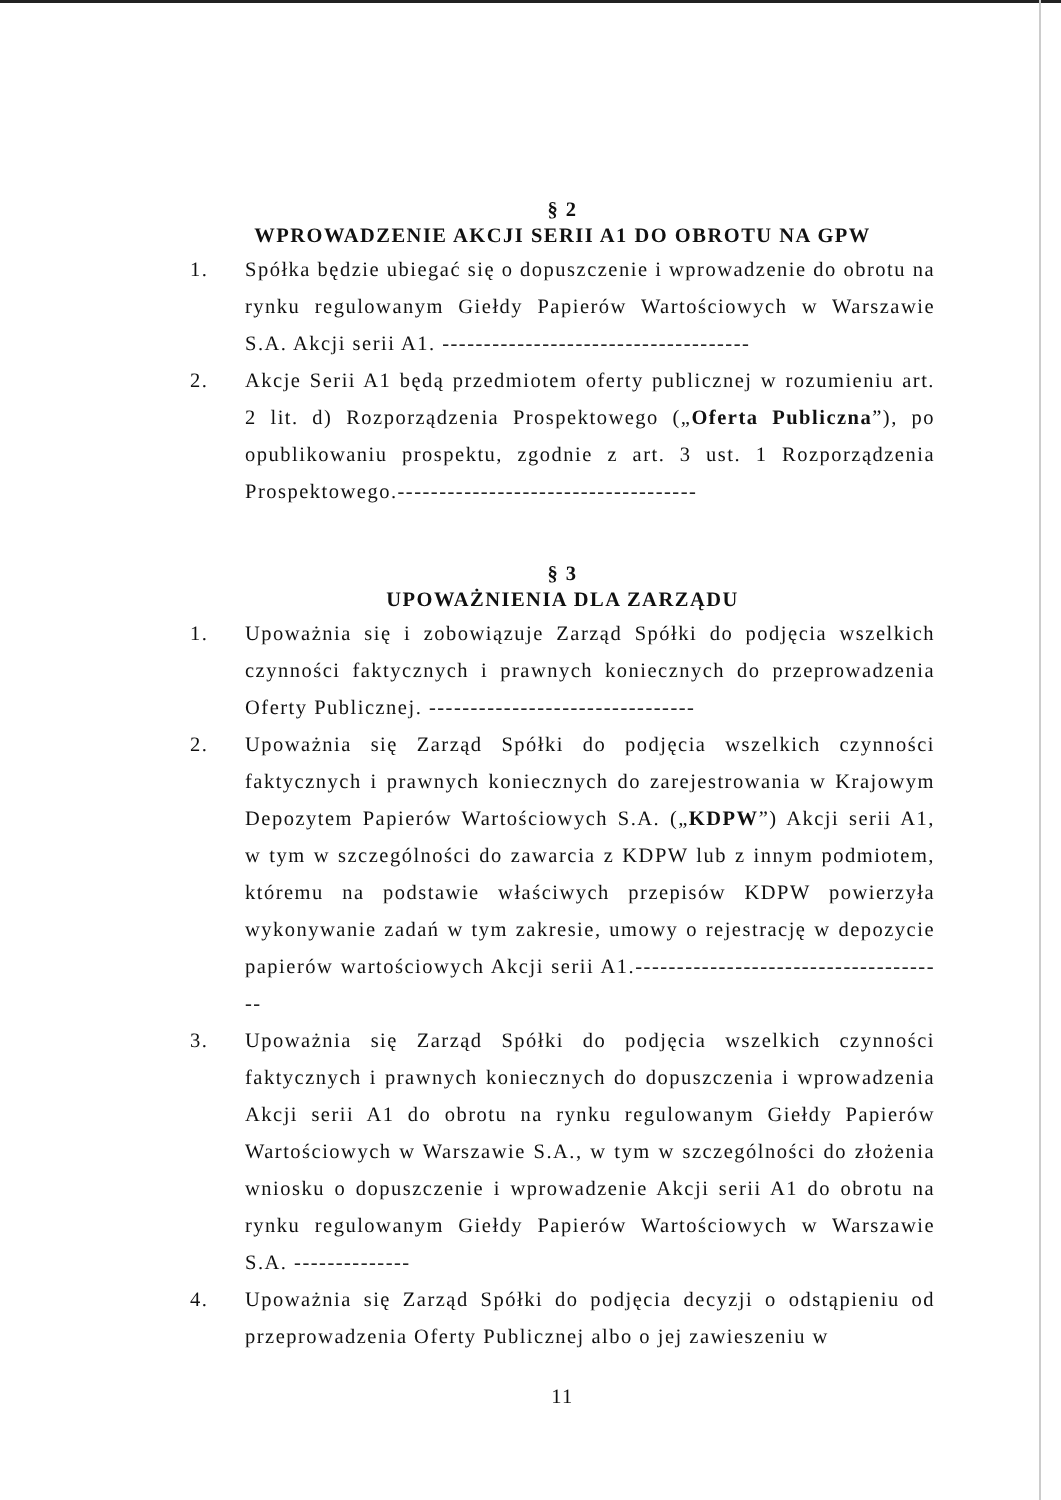§ 2
WPROWADZENIE AKCJI SERII A1 DO OBROTU NA GPW
1. Spółka będzie ubiegać się o dopuszczenie i wprowadzenie do obrotu na rynku regulowanym Giełdy Papierów Wartościowych w Warszawie S.A. Akcji serii A1. -------------------------------------
2. Akcje Serii A1 będą przedmiotem oferty publicznej w rozumieniu art. 2 lit. d) Rozporządzenia Prospektowego („Oferta Publiczna”), po opublikowaniu prospektu, zgodnie z art. 3 ust. 1 Rozporządzenia Prospektowego.------------------------------------
§ 3
UPOWAŻNIENIA DLA ZARZĄDU
1. Upoważnia się i zobowiązuje Zarząd Spółki do podjęcia wszelkich czynności faktycznych i prawnych koniecznych do przeprowadzenia Oferty Publicznej. --------------------------------
2. Upoważnia się Zarząd Spółki do podjęcia wszelkich czynności faktycznych i prawnych koniecznych do zarejestrowania w Krajowym Depozytem Papierów Wartościowych S.A. („KDPW”) Akcji serii A1, w tym w szczególności do zawarcia z KDPW lub z innym podmiotem, któremu na podstawie właściwych przepisów KDPW powierzyła wykonywanie zadań w tym zakresie, umowy o rejestrację w depozycie papierów wartościowych Akcji serii A1.--------------------------------------
3. Upoważnia się Zarząd Spółki do podjęcia wszelkich czynności faktycznych i prawnych koniecznych do dopuszczenia i wprowadzenia Akcji serii A1 do obrotu na rynku regulowanym Giełdy Papierów Wartościowych w Warszawie S.A., w tym w szczególności do złożenia wniosku o dopuszczenie i wprowadzenie Akcji serii A1 do obrotu na rynku regulowanym Giełdy Papierów Wartościowych w Warszawie S.A. --------------
4. Upoważnia się Zarząd Spółki do podjęcia decyzji o odstąpieniu od przeprowadzenia Oferty Publicznej albo o jej zawieszeniu w
11